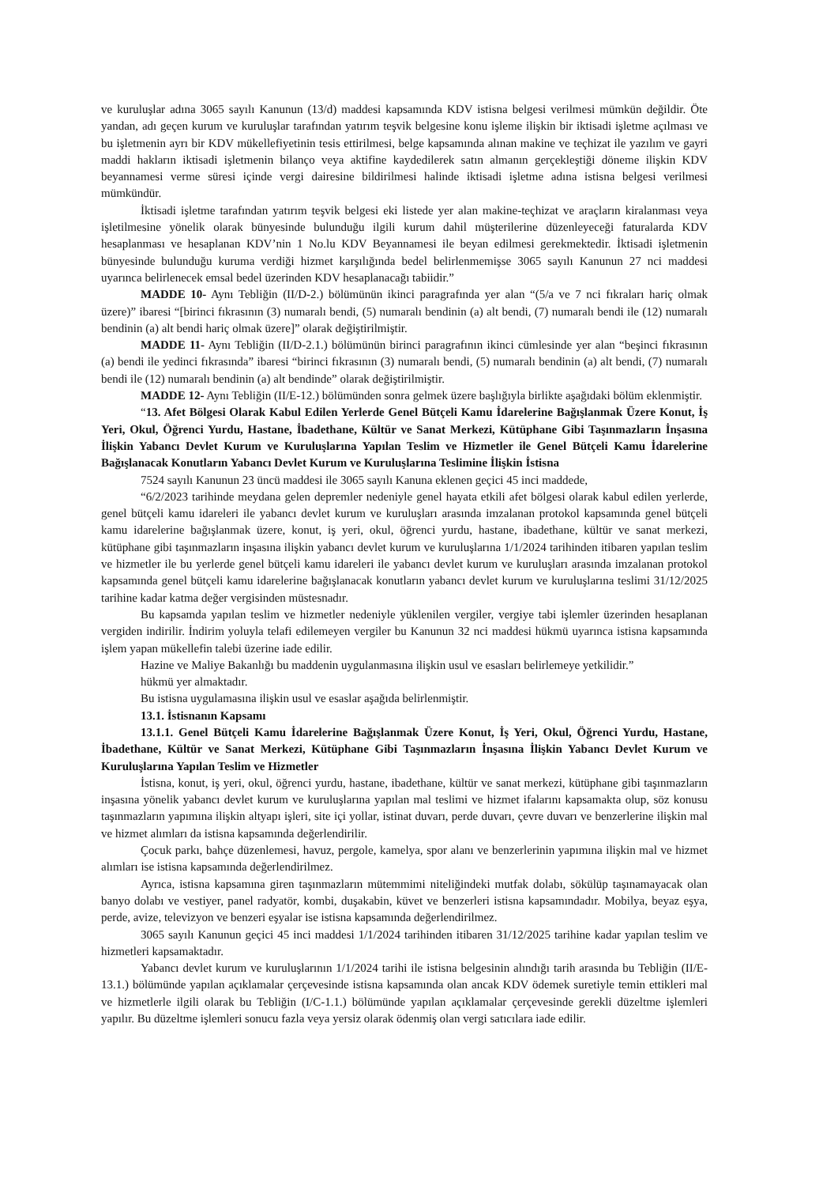ve kuruluşlar adına 3065 sayılı Kanunun (13/d) maddesi kapsamında KDV istisna belgesi verilmesi mümkün değildir. Öte yandan, adı geçen kurum ve kuruluşlar tarafından yatırım teşvik belgesine konu işleme ilişkin bir iktisadi işletme açılması ve bu işletmenin ayrı bir KDV mükellefiyetinin tesis ettirilmesi, belge kapsamında alınan makine ve teçhizat ile yazılım ve gayri maddi hakların iktisadi işletmenin bilanço veya aktifine kaydedilerek satın almanın gerçekleştiği döneme ilişkin KDV beyannamesi verme süresi içinde vergi dairesine bildirilmesi halinde iktisadi işletme adına istisna belgesi verilmesi mümkündür.
İktisadi işletme tarafından yatırım teşvik belgesi eki listede yer alan makine-teçhizat ve araçların kiralanması veya işletilmesine yönelik olarak bünyesinde bulunduğu ilgili kurum dahil müşterilerine düzenleyeceği faturalarda KDV hesaplanması ve hesaplanan KDV’nin 1 No.lu KDV Beyannamesi ile beyan edilmesi gerekmektedir. İktisadi işletmenin bünyesinde bulunduğu kuruma verdiği hizmet karşılığında bedel belirlenmemişse 3065 sayılı Kanunun 27 nci maddesi uyarınca belirlenecek emsal bedel üzerinden KDV hesaplanacağı tabiidir.”
MADDE 10- Aynı Tebliğin (II/D-2.) bölümünün ikinci paragrafında yer alan “(5/a ve 7 nci fıkraları hariç olmak üzere)” ibaresi “[birinci fıkrasının (3) numaralı bendi, (5) numaralı bendinin (a) alt bendi, (7) numaralı bendi ile (12) numaralı bendinin (a) alt bendi hariç olmak üzere]” olarak değiştirilmiştir.
MADDE 11- Aynı Tebliğin (II/D-2.1.) bölümünün birinci paragrafının ikinci cümlesinde yer alan “beşinci fıkrasının (a) bendi ile yedinci fıkrasında” ibaresi “birinci fıkrasının (3) numaralı bendi, (5) numaralı bendinin (a) alt bendi, (7) numaralı bendi ile (12) numaralı bendinin (a) alt bendinde” olarak değiştirilmiştir.
MADDE 12- Aynı Tebliğin (II/E-12.) bölümünden sonra gelmek üzere başlığıyla birlikte aşağıdaki bölüm eklenmiştir.
“13. Afet Bölgesi Olarak Kabul Edilen Yerlerde Genel Bütçeli Kamu İdarelerine Bağışlanmak Üzere Konut, İş Yeri, Okul, Öğrenci Yurdu, Hastane, İbadethane, Kültür ve Sanat Merkezi, Kütüphane Gibi Taşınmazların İnşasına İlişkin Yabancı Devlet Kurum ve Kuruluşlarına Yapılan Teslim ve Hizmetler ile Genel Bütçeli Kamu İdarelerine Bağışlanacak Konutların Yabancı Devlet Kurum ve Kuruluşlarına Teslimine İlişkin İstisna
7524 sayılı Kanunun 23 üncü maddesi ile 3065 sayılı Kanuna eklenen geçici 45 inci maddede,
“6/2/2023 tarihinde meydana gelen depremler nedeniyle genel hayata etkili afet bölgesi olarak kabul edilen yerlerde, genel bütçeli kamu idareleri ile yabancı devlet kurum ve kuruluşları arasında imzalanan protokol kapsamında genel bütçeli kamu idarelerine bağışlanmak üzere, konut, iş yeri, okul, öğrenci yurdu, hastane, ibadethane, kültür ve sanat merkezi, kütüphane gibi taşınmazların inşasına ilişkin yabancı devlet kurum ve kuruluşlarına 1/1/2024 tarihinden itibaren yapılan teslim ve hizmetler ile bu yerlerde genel bütçeli kamu idareleri ile yabancı devlet kurum ve kuruluşları arasında imzalanan protokol kapsamında genel bütçeli kamu idarelerine bağışlanacak konutların yabancı devlet kurum ve kuruluşlarına teslimi 31/12/2025 tarihine kadar katma değer vergisinden müstesnadır.
Bu kapsamda yapılan teslim ve hizmetler nedeniyle yüklenilen vergiler, vergiye tabi işlemler üzerinden hesaplanan vergiden indirilir. İndirim yoluyla telafi edilemeyen vergiler bu Kanunun 32 nci maddesi hükmü uyarınca istisna kapsamında işlem yapan mükellefin talebi üzerine iade edilir.
Hazine ve Maliye Bakanlığı bu maddenin uygulanmasına ilişkin usul ve esasları belirlemeye yetkilidir.”
hükmü yer almaktadır.
Bu istisna uygulamasına ilişkin usul ve esaslar aşağıda belirlenmiştir.
13.1. İstisnanın Kapsamı
13.1.1. Genel Bütçeli Kamu İdarelerine Bağışlanmak Üzere Konut, İş Yeri, Okul, Öğrenci Yurdu, Hastane, İbadethane, Kültür ve Sanat Merkezi, Kütüphane Gibi Taşınmazların İnşasına İlişkin Yabancı Devlet Kurum ve Kuruluşlarına Yapılan Teslim ve Hizmetler
İstisna, konut, iş yeri, okul, öğrenci yurdu, hastane, ibadethane, kültür ve sanat merkezi, kütüphane gibi taşınmazların inşasına yönelik yabancı devlet kurum ve kuruluşlarına yapılan mal teslimi ve hizmet ifalarını kapsamakta olup, söz konusu taşınmazların yapımına ilişkin altyapı işleri, site içi yollar, istinat duvarı, perde duvarı, çevre duvarı ve benzerlerine ilişkin mal ve hizmet alımları da istisna kapsamında değerlendirilir.
Çocuk parkı, bahçe düzenlemesi, havuz, pergole, kamelya, spor alanı ve benzerlerinin yapımına ilişkin mal ve hizmet alımları ise istisna kapsamında değerlendirilmez.
Ayrıca, istisna kapsamına giren taşınmazların mütemmimi niteliğindeki mutfak dolabı, sökülüp taşınamayacak olan banyo dolabı ve vestiyer, panel radyatör, kombi, duşakabin, küvet ve benzerleri istisna kapsamındadır. Mobilya, beyaz eşya, perde, avize, televizyon ve benzeri eşyalar ise istisna kapsamında değerlendirilmez.
3065 sayılı Kanunun geçici 45 inci maddesi 1/1/2024 tarihinden itibaren 31/12/2025 tarihine kadar yapılan teslim ve hizmetleri kapsamaktadır.
Yabancı devlet kurum ve kuruluşlarının 1/1/2024 tarihi ile istisna belgesinin alındığı tarih arasında bu Tebliğin (II/E-13.1.) bölümünde yapılan açıklamalar çerçevesinde istisna kapsamında olan ancak KDV ödemek suretiyle temin ettikleri mal ve hizmetlerle ilgili olarak bu Tebliğin (I/C-1.1.) bölümünde yapılan açıklamalar çerçevesinde gerekli düzeltme işlemleri yapılır. Bu düzeltme işlemleri sonucu fazla veya yersiz olarak ödenmiş olan vergi satıcılara iade edilir.